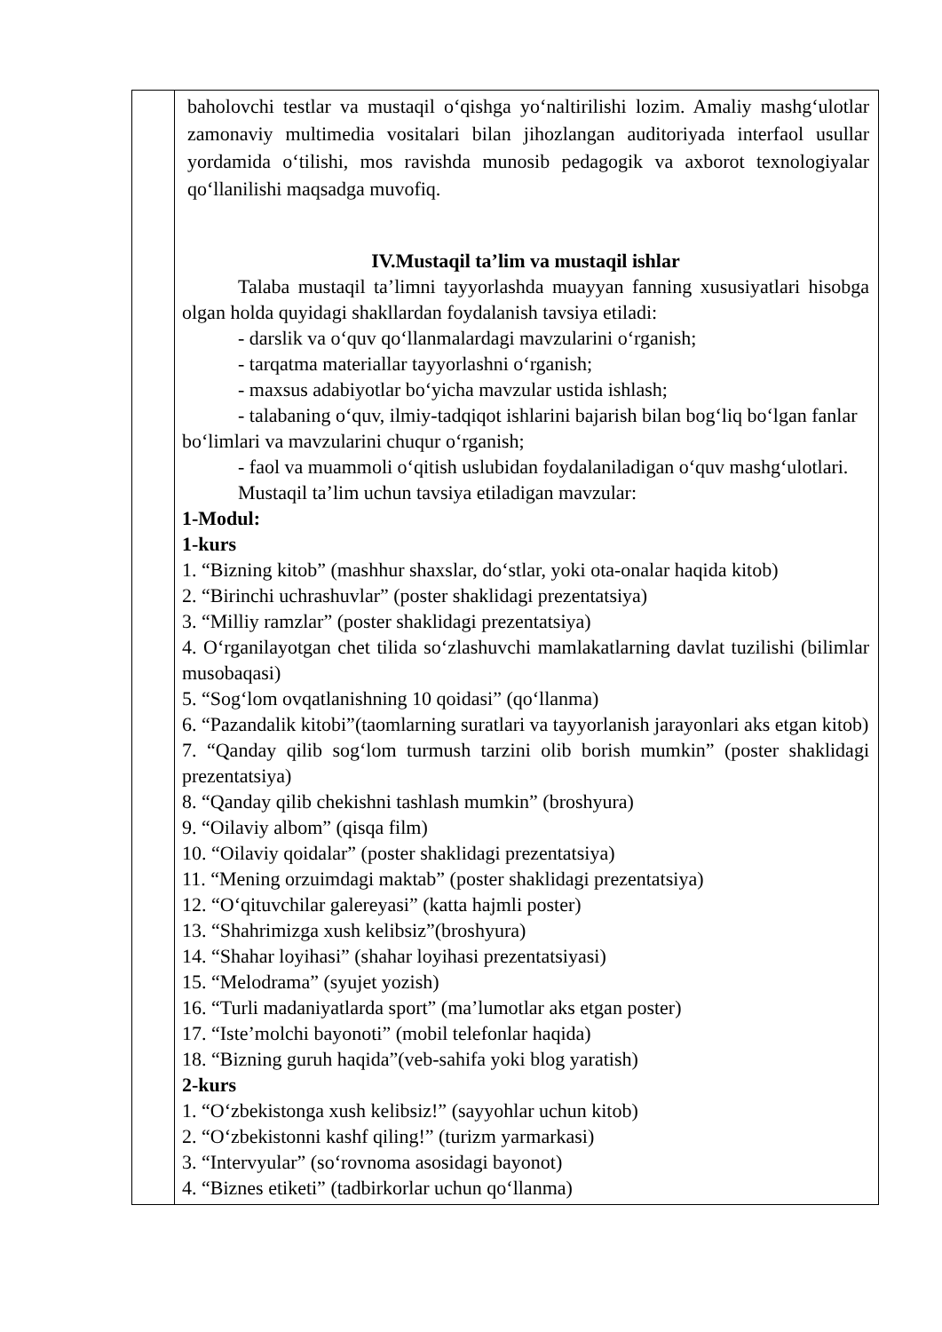| | baholovchi testlar va mustaqil o‘qishga yo‘naltirilishi lozim. Amaliy mashg‘ulotlar zamonaviy multimedia vositalari bilan jihozlangan auditoriyada interfaol usullar yordamida o‘tilishi, mos ravishda munosib pedagogik va axborot texnologiyalar qo‘llanilishi maqsadga muvofiq. IV.Mustaqil ta’lim va mustaqil ishlar Talaba mustaqil ta’limni tayyorlashda muayyan fanning xususiyatlari hisobga olgan holda quyidagi shakllardan foydalanish tavsiya etiladi: - darslik va o‘quv qo‘llanmalardagi mavzularini o‘rganish; - tarqatma materiallar tayyorlashni o‘rganish; - maxsus adabiyotlar bo‘yicha mavzular ustida ishlash; - talabaning o‘quv, ilmiy-tadqiqot ishlarini bajarish bilan bog‘liq bo‘lgan fanlar bo‘limlari va mavzularini chuqur o‘rganish; - faol va muammoli o‘qitish uslubidan foydalaniladigan o‘quv mashg‘ulotlari. Mustaqil ta’lim uchun tavsiya etiladigan mavzular: 1-Modul: 1-kurs 1. “Bizning kitob” (mashhur shaxslar, do‘stlar, yoki ota-onalar haqida kitob) 2. “Birinchi uchrashuvlar” (poster shaklidagi prezentatsiya) 3. “Milliy ramzlar” (poster shaklidagi prezentatsiya) 4. O‘rganilayotgan chet tilida so‘zlashuvchi mamlakatlarning davlat tuzilishi (bilimlar musobaqasi) 5. “Sog‘lom ovqatlanishning 10 qoidasi” (qo‘llanma) 6. “Pazandalik kitobi”(taomlarning suratlari va tayyorlanish jarayonlari aks etgan kitob) 7. “Qanday qilib sog‘lom turmush tarzini olib borish mumkin” (poster shaklidagi prezentatsiya) 8. “Qanday qilib chekishni tashlash mumkin” (broshyura) 9. “Oilaviy albom” (qisqa film) 10. “Oilaviy qoidalar” (poster shaklidagi prezentatsiya) 11. “Mening orzuimdagi maktab” (poster shaklidagi prezentatsiya) 12. “O‘qituvchilar galereyasi” (katta hajmli poster) 13. “Shahrimizga xush kelibsiz”(broshyura) 14. “Shahar loyihasi” (shahar loyihasi prezentatsiyasi) 15. “Melodrama” (syujet yozish) 16. “Turli madaniyatlarda sport” (ma’lumotlar aks etgan poster) 17. “Iste’molchi bayonoti” (mobil telefonlar haqida) 18. “Bizning guruh haqida”(veb-sahifa yoki blog yaratish) 2-kurs 1. “O‘zbekistonga xush kelibsiz!” (sayyohlar uchun kitob) 2. “O‘zbekistonni kashf qiling!” (turizm yarmarkasi) 3. “Intervyular” (so‘rovnoma asosidagi bayonot) 4. “Biznes etiketi” (tadbirkorlar uchun qo‘llanma) |